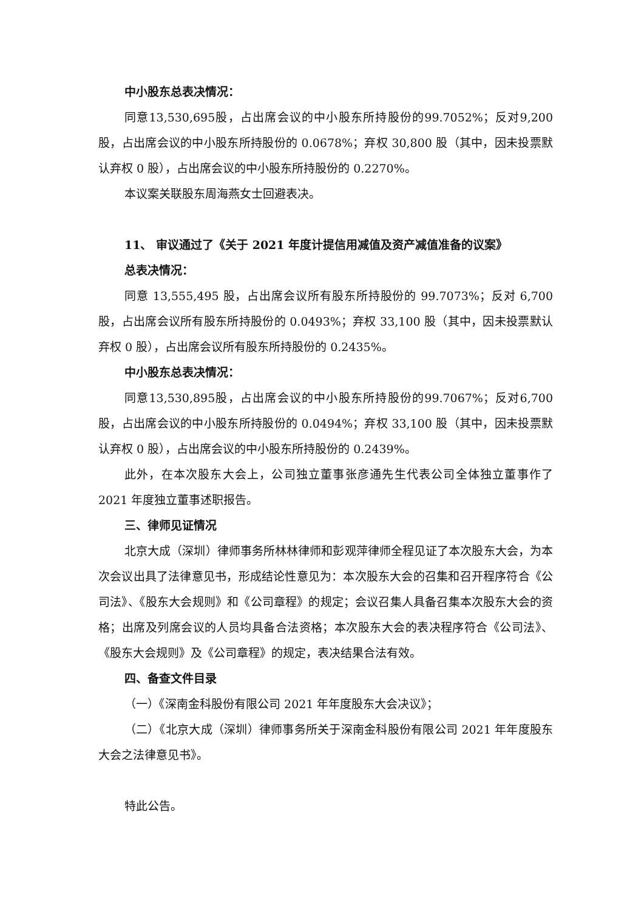中小股东总表决情况：
同意13,530,695股，占出席会议的中小股东所持股份的99.7052%；反对9,200股，占出席会议的中小股东所持股份的 0.0678%；弃权 30,800 股（其中，因未投票默认弃权 0 股），占出席会议的中小股东所持股份的 0.2270%。
本议案关联股东周海燕女士回避表决。
11、 审议通过了《关于 2021 年度计提信用减值及资产减值准备的议案》
总表决情况：
同意 13,555,495 股，占出席会议所有股东所持股份的 99.7073%；反对 6,700 股，占出席会议所有股东所持股份的 0.0493%；弃权 33,100 股（其中，因未投票默认弃权 0 股），占出席会议所有股东所持股份的 0.2435%。
中小股东总表决情况：
同意13,530,895股，占出席会议的中小股东所持股份的99.7067%；反对6,700股，占出席会议的中小股东所持股份的 0.0494%；弃权 33,100 股（其中，因未投票默认弃权 0 股），占出席会议的中小股东所持股份的 0.2439%。
此外，在本次股东大会上，公司独立董事张彦通先生代表公司全体独立董事作了 2021 年度独立董事述职报告。
三、律师见证情况
北京大成（深圳）律师事务所林林律师和彭观萍律师全程见证了本次股东大会，为本次会议出具了法律意见书，形成结论性意见为：本次股东大会的召集和召开程序符合《公司法》、《股东大会规则》和《公司章程》的规定；会议召集人具备召集本次股东大会的资格；出席及列席会议的人员均具备合法资格；本次股东大会的表决程序符合《公司法》、《股东大会规则》及《公司章程》的规定，表决结果合法有效。
四、备查文件目录
（一）《深南金科股份有限公司 2021 年年度股东大会决议》；
（二）《北京大成（深圳）律师事务所关于深南金科股份有限公司 2021 年年度股东大会之法律意见书》。
特此公告。